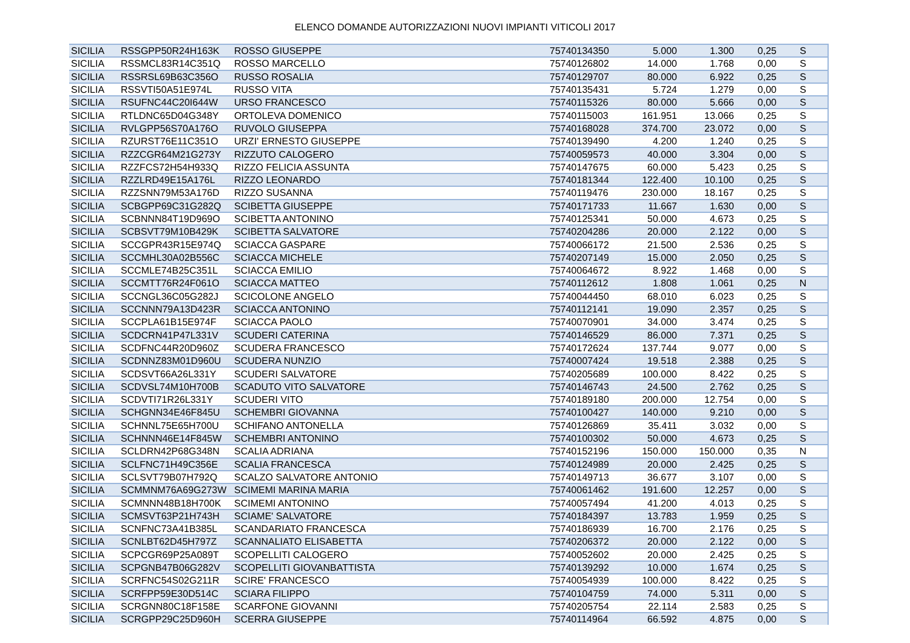ELENCO DOMANDE AUTORIZZAZIONI NUOVI IMPIANTI VITICOLI 2017
| SICILIA | RSSGPP50R24H163K | ROSSO GIUSEPPE | 75740134350 | 5.000 | 1.300 | 0,25 | S |
| SICILIA | RSSMCL83R14C351Q | ROSSO MARCELLO | 75740126802 | 14.000 | 1.768 | 0,00 | S |
| SICILIA | RSSRSL69B63C356O | RUSSO ROSALIA | 75740129707 | 80.000 | 6.922 | 0,25 | S |
| SICILIA | RSSVTI50A51E974L | RUSSO VITA | 75740135431 | 5.724 | 1.279 | 0,00 | S |
| SICILIA | RSUFNC44C20I644W | URSO FRANCESCO | 75740115326 | 80.000 | 5.666 | 0,00 | S |
| SICILIA | RTLDNC65D04G348Y | ORTOLEVA DOMENICO | 75740115003 | 161.951 | 13.066 | 0,25 | S |
| SICILIA | RVLGPP56S70A176O | RUVOLO GIUSEPPA | 75740168028 | 374.700 | 23.072 | 0,00 | S |
| SICILIA | RZURST76E11C351O | URZI' ERNESTO GIUSEPPE | 75740139490 | 4.200 | 1.240 | 0,25 | S |
| SICILIA | RZZCGR64M21G273Y | RIZZUTO CALOGERO | 75740059573 | 40.000 | 3.304 | 0,00 | S |
| SICILIA | RZZFCS72H54H933Q | RIZZO FELICIA ASSUNTA | 75740147675 | 60.000 | 5.423 | 0,25 | S |
| SICILIA | RZZLRD49E15A176L | RIZZO LEONARDO | 75740181344 | 122.400 | 10.100 | 0,25 | S |
| SICILIA | RZZSNN79M53A176D | RIZZO SUSANNA | 75740119476 | 230.000 | 18.167 | 0,25 | S |
| SICILIA | SCBGPP69C31G282Q | SCIBETTA GIUSEPPE | 75740171733 | 11.667 | 1.630 | 0,00 | S |
| SICILIA | SCBNNN84T19D969O | SCIBETTA ANTONINO | 75740125341 | 50.000 | 4.673 | 0,25 | S |
| SICILIA | SCBSVT79M10B429K | SCIBETTA SALVATORE | 75740204286 | 20.000 | 2.122 | 0,00 | S |
| SICILIA | SCCGPR43R15E974Q | SCIACCA GASPARE | 75740066172 | 21.500 | 2.536 | 0,25 | S |
| SICILIA | SCCMHL30A02B556C | SCIACCA MICHELE | 75740207149 | 15.000 | 2.050 | 0,25 | S |
| SICILIA | SCCMLE74B25C351L | SCIACCA EMILIO | 75740064672 | 8.922 | 1.468 | 0,00 | S |
| SICILIA | SCCMTT76R24F061O | SCIACCA MATTEO | 75740112612 | 1.808 | 1.061 | 0,25 | N |
| SICILIA | SCCNGL36C05G282J | SCICOLONE ANGELO | 75740044450 | 68.010 | 6.023 | 0,25 | S |
| SICILIA | SCCNNN79A13D423R | SCIACCA ANTONINO | 75740112141 | 19.090 | 2.357 | 0,25 | S |
| SICILIA | SCCPLA61B15E974F | SCIACCA PAOLO | 75740070901 | 34.000 | 3.474 | 0,25 | S |
| SICILIA | SCDCRN41P47L331V | SCUDERI CATERINA | 75740146529 | 86.000 | 7.371 | 0,25 | S |
| SICILIA | SCDFNC44R20D960Z | SCUDERA FRANCESCO | 75740172624 | 137.744 | 9.077 | 0,00 | S |
| SICILIA | SCDNNZ83M01D960U | SCUDERA NUNZIO | 75740007424 | 19.518 | 2.388 | 0,25 | S |
| SICILIA | SCDSVT66A26L331Y | SCUDERI SALVATORE | 75740205689 | 100.000 | 8.422 | 0,25 | S |
| SICILIA | SCDVSL74M10H700B | SCADUTO VITO SALVATORE | 75740146743 | 24.500 | 2.762 | 0,25 | S |
| SICILIA | SCDVTI71R26L331Y | SCUDERI VITO | 75740189180 | 200.000 | 12.754 | 0,00 | S |
| SICILIA | SCHGNN34E46F845U | SCHEMBRI GIOVANNA | 75740100427 | 140.000 | 9.210 | 0,00 | S |
| SICILIA | SCHNNL75E65H700U | SCHIFANO ANTONELLA | 75740126869 | 35.411 | 3.032 | 0,00 | S |
| SICILIA | SCHNNN46E14F845W | SCHEMBRI ANTONINO | 75740100302 | 50.000 | 4.673 | 0,25 | S |
| SICILIA | SCLDRN42P68G348N | SCALIA ADRIANA | 75740152196 | 150.000 | 150.000 | 0,35 | N |
| SICILIA | SCLFNC71H49C356E | SCALIA FRANCESCA | 75740124989 | 20.000 | 2.425 | 0,25 | S |
| SICILIA | SCLSVT79B07H792Q | SCALZO SALVATORE ANTONIO | 75740149713 | 36.677 | 3.107 | 0,00 | S |
| SICILIA | SCMMNM76A69G273W | SCIMEMI MARINA MARIA | 75740061462 | 191.600 | 12.257 | 0,00 | S |
| SICILIA | SCMNNN48B18H700K | SCIMEMI ANTONINO | 75740057494 | 41.200 | 4.013 | 0,25 | S |
| SICILIA | SCMSVT63P21H743H | SCIAME' SALVATORE | 75740184397 | 13.783 | 1.959 | 0,25 | S |
| SICILIA | SCNFNC73A41B385L | SCANDARIATO FRANCESCA | 75740186939 | 16.700 | 2.176 | 0,25 | S |
| SICILIA | SCNLBT62D45H797Z | SCANNALIATO ELISABETTA | 75740206372 | 20.000 | 2.122 | 0,00 | S |
| SICILIA | SCPCGR69P25A089T | SCOPELLITI CALOGERO | 75740052602 | 20.000 | 2.425 | 0,25 | S |
| SICILIA | SCPGNB47B06G282V | SCOPELLITI GIOVANBATTISTA | 75740139292 | 10.000 | 1.674 | 0,25 | S |
| SICILIA | SCRFNC54S02G211R | SCIRE' FRANCESCO | 75740054939 | 100.000 | 8.422 | 0,25 | S |
| SICILIA | SCRFPP59E30D514C | SCIARA FILIPPO | 75740104759 | 74.000 | 5.311 | 0,00 | S |
| SICILIA | SCRGNN80C18F158E | SCARFONE GIOVANNI | 75740205754 | 22.114 | 2.583 | 0,25 | S |
| SICILIA | SCRGPP29C25D960H | SCERRA GIUSEPPE | 75740114964 | 66.592 | 4.875 | 0,00 | S |